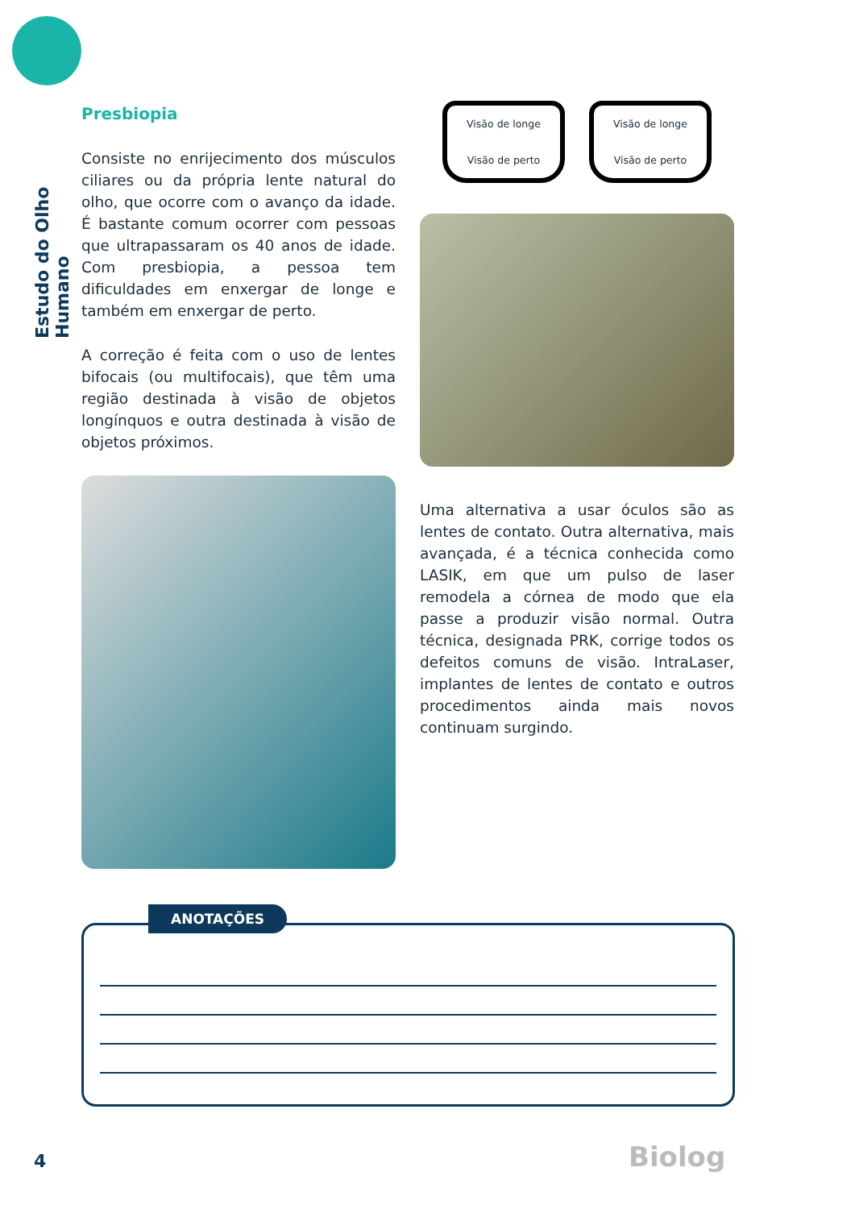Estudo do Olho Humano
Presbiopia
Consiste no enrijecimento dos músculos ciliares ou da própria lente natural do olho, que ocorre com o avanço da idade. É bastante comum ocorrer com pessoas que ultrapassaram os 40 anos de idade. Com presbiopia, a pessoa tem dificuldades em enxergar de longe e também em enxergar de perto.
A correção é feita com o uso de lentes bifocais (ou multifocais), que têm uma região destinada à visão de objetos longínquos e outra destinada à visão de objetos próximos.
Visão de longe
Visão de perto
Visão de longe
Visão de perto
Uma alternativa a usar óculos são as lentes de contato. Outra alternativa, mais avançada, é a técnica conhecida como LASIK, em que um pulso de laser remodela a córnea de modo que ela passe a produzir visão normal. Outra técnica, designada PRK, corrige todos os defeitos comuns de visão. IntraLaser, implantes de lentes de contato e outros procedimentos ainda mais novos continuam surgindo.
ANOTAÇÕES
4 Biolog